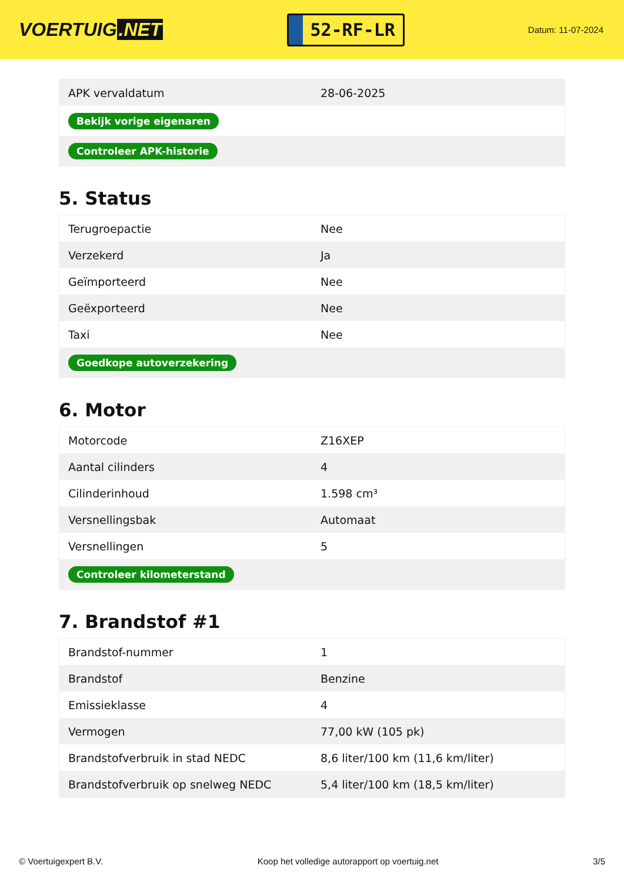VOERTUIG.NET
52-RF-LR
Datum: 11-07-2024
| APK vervaldatum | 28-06-2025 |
| Bekijk vorige eigenaren | |
| Controleer APK-historie | |
5. Status
| Terugroepactie | Nee |
| Verzekerd | Ja |
| Geïmporteerd | Nee |
| Geëxporteerd | Nee |
| Taxi | Nee |
| Goedkope autoverzekering | |
6. Motor
| Motorcode | Z16XEP |
| Aantal cilinders | 4 |
| Cilinderinhoud | 1.598 cm³ |
| Versnellingsbak | Automaat |
| Versnellingen | 5 |
| Controleer kilometerstand | |
7. Brandstof #1
| Brandstof-nummer | 1 |
| Brandstof | Benzine |
| Emissieklasse | 4 |
| Vermogen | 77,00 kW (105 pk) |
| Brandstofverbruik in stad NEDC | 8,6 liter/100 km (11,6 km/liter) |
| Brandstofverbruik op snelweg NEDC | 5,4 liter/100 km (18,5 km/liter) |
© Voertuigexpert B.V. Koop het volledige autorapport op voertuig.net 3/5